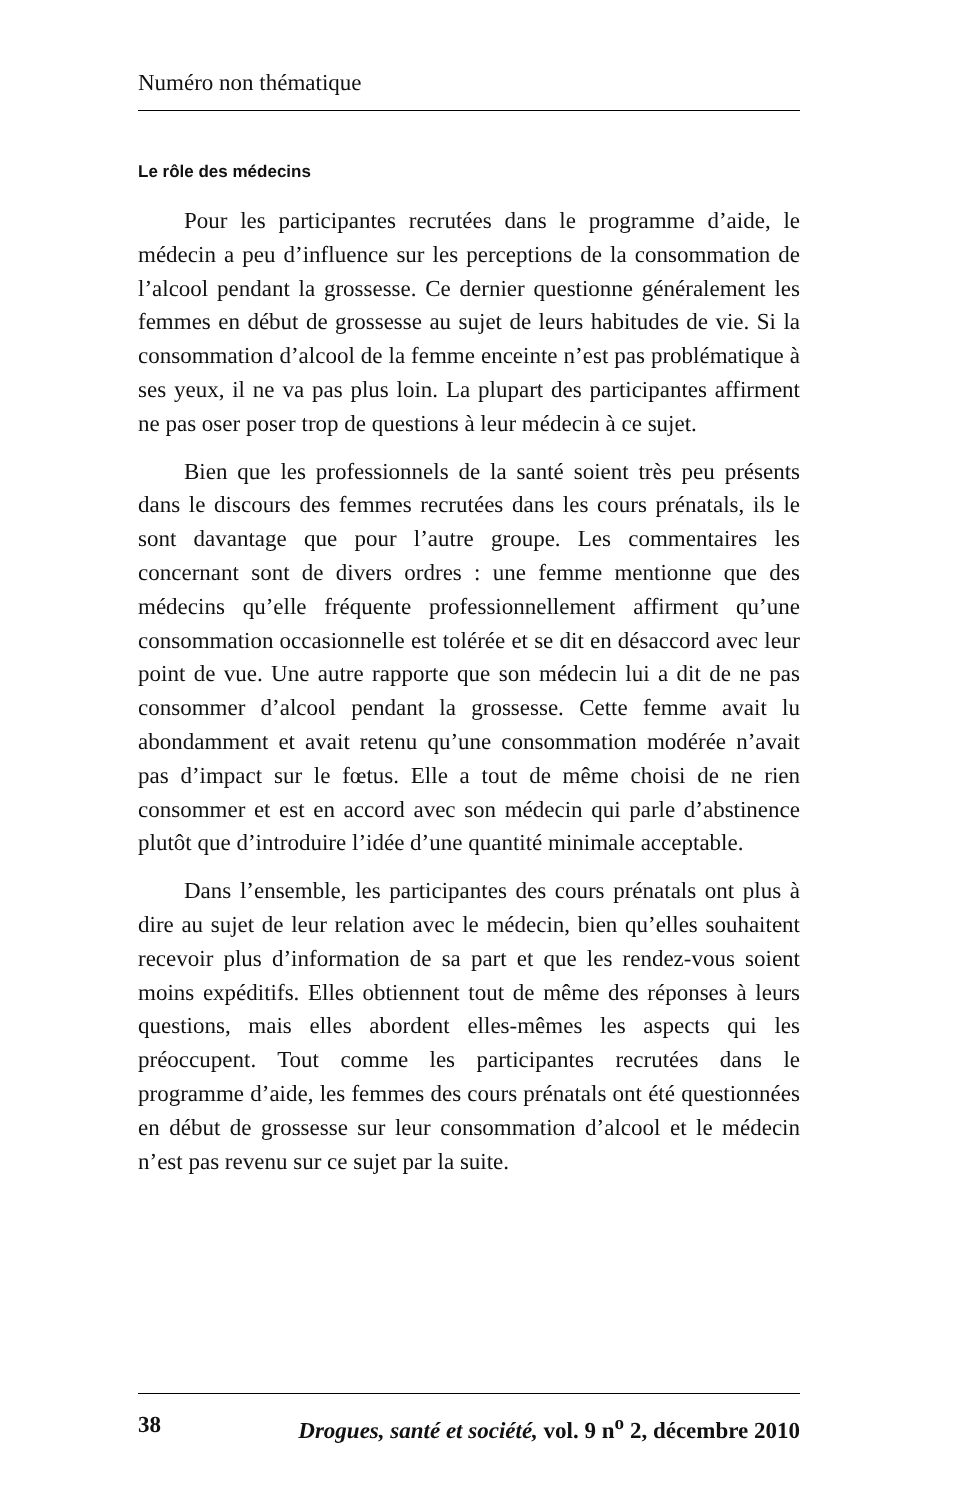Numéro non thématique
Le rôle des médecins
Pour les participantes recrutées dans le programme d’aide, le médecin a peu d’influence sur les perceptions de la consommation de l’alcool pendant la grossesse. Ce dernier questionne généralement les femmes en début de grossesse au sujet de leurs habitudes de vie. Si la consommation d’alcool de la femme enceinte n’est pas problématique à ses yeux, il ne va pas plus loin. La plupart des participantes affirment ne pas oser poser trop de questions à leur médecin à ce sujet.
Bien que les professionnels de la santé soient très peu présents dans le discours des femmes recrutées dans les cours prénatals, ils le sont davantage que pour l’autre groupe. Les commentaires les concernant sont de divers ordres : une femme mentionne que des médecins qu’elle fréquente professionnellement affirment qu’une consommation occasionnelle est tolérée et se dit en désaccord avec leur point de vue. Une autre rapporte que son médecin lui a dit de ne pas consommer d’alcool pendant la grossesse. Cette femme avait lu abondamment et avait retenu qu’une consommation modérée n’avait pas d’impact sur le fœtus. Elle a tout de même choisi de ne rien consommer et est en accord avec son médecin qui parle d’abstinence plutôt que d’introduire l’idée d’une quantité minimale acceptable.
Dans l’ensemble, les participantes des cours prénatals ont plus à dire au sujet de leur relation avec le médecin, bien qu’elles souhaitent recevoir plus d’information de sa part et que les rendez-vous soient moins expéditifs. Elles obtiennent tout de même des réponses à leurs questions, mais elles abordent elles-mêmes les aspects qui les préoccupent. Tout comme les participantes recrutées dans le programme d’aide, les femmes des cours prénatals ont été questionnées en début de grossesse sur leur consommation d’alcool et le médecin n’est pas revenu sur ce sujet par la suite.
38 Drogues, santé et société, vol. 9 n<sup>o</sup> 2, décembre 2010